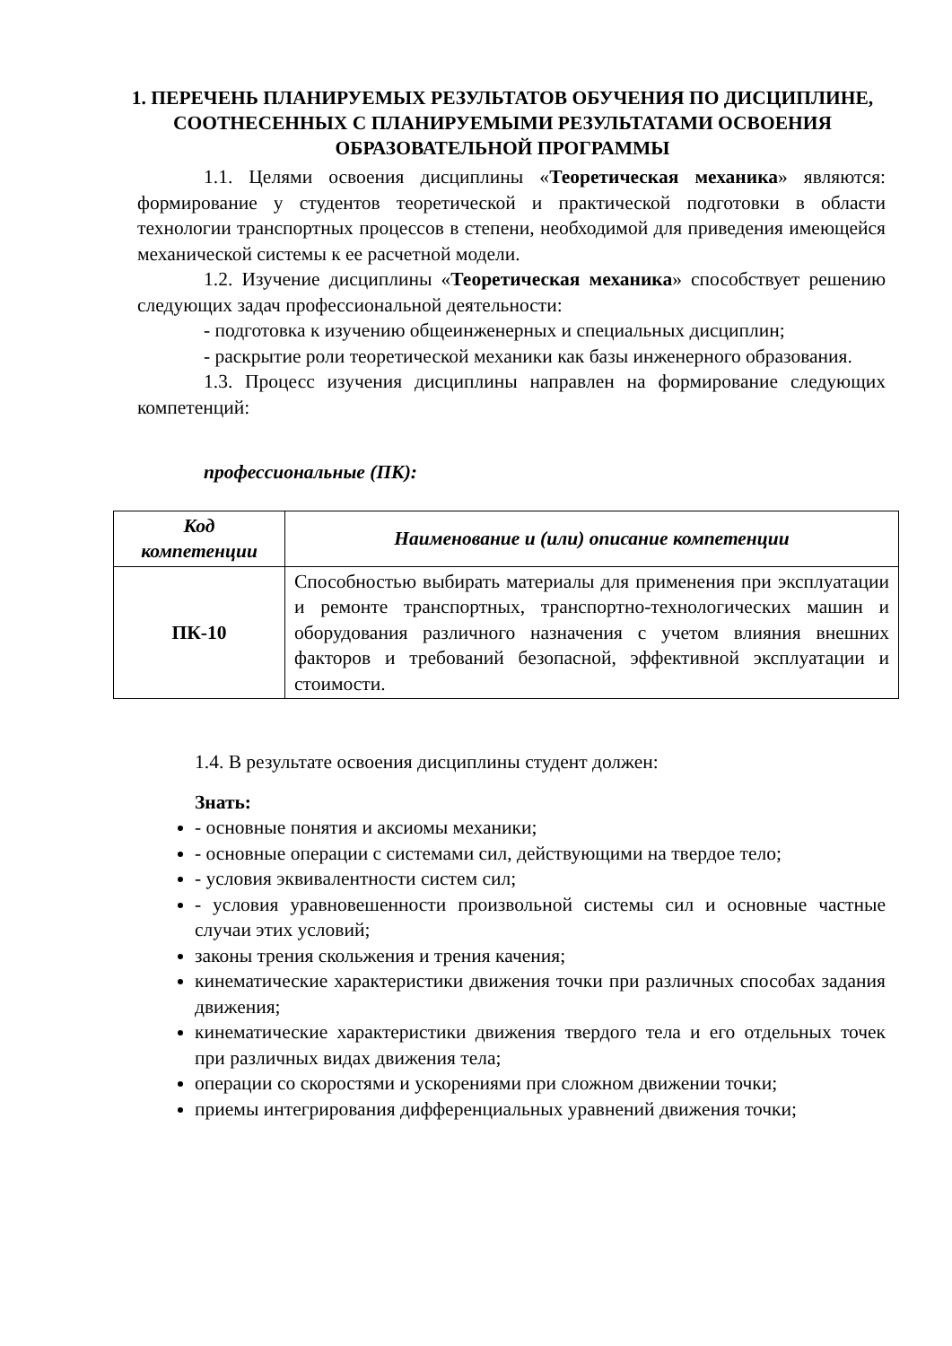1. ПЕРЕЧЕНЬ ПЛАНИРУЕМЫХ РЕЗУЛЬТАТОВ ОБУЧЕНИЯ ПО ДИСЦИПЛИНЕ, СООТНЕСЕННЫХ С ПЛАНИРУЕМЫМИ РЕЗУЛЬТАТАМИ ОСВОЕНИЯ ОБРАЗОВАТЕЛЬНОЙ ПРОГРАММЫ
1.1. Целями освоения дисциплины «Теоретическая механика» являются: формирование у студентов теоретической и практической подготовки в области технологии транспортных процессов в степени, необходимой для приведения имеющейся механической системы к ее расчетной модели.
1.2. Изучение дисциплины «Теоретическая механика» способствует решению следующих задач профессиональной деятельности:
- подготовка к изучению общеинженерных и специальных дисциплин;
- раскрытие роли теоретической механики как базы инженерного образования.
1.3. Процесс изучения дисциплины направлен на формирование следующих компетенций:
профессиональные (ПК):
| Код компетенции | Наименование и (или) описание компетенции |
| --- | --- |
| ПК-10 | Способностью выбирать материалы для применения при эксплуатации и ремонте транспортных, транспортно-технологических машин и оборудования различного назначения с учетом влияния внешних факторов и требований безопасной, эффективной эксплуатации и стоимости. |
1.4. В результате освоения дисциплины студент должен:
Знать:
- основные понятия и аксиомы механики;
- основные операции с системами сил, действующими на твердое тело;
- условия эквивалентности систем сил;
- условия уравновешенности произвольной системы сил и основные частные случаи этих условий;
законы трения скольжения и трения качения;
кинематические характеристики движения точки при различных способах задания движения;
кинематические характеристики движения твердого тела и его отдельных точек при различных видах движения тела;
операции со скоростями и ускорениями при сложном движении точки;
приемы интегрирования дифференциальных уравнений движения точки;